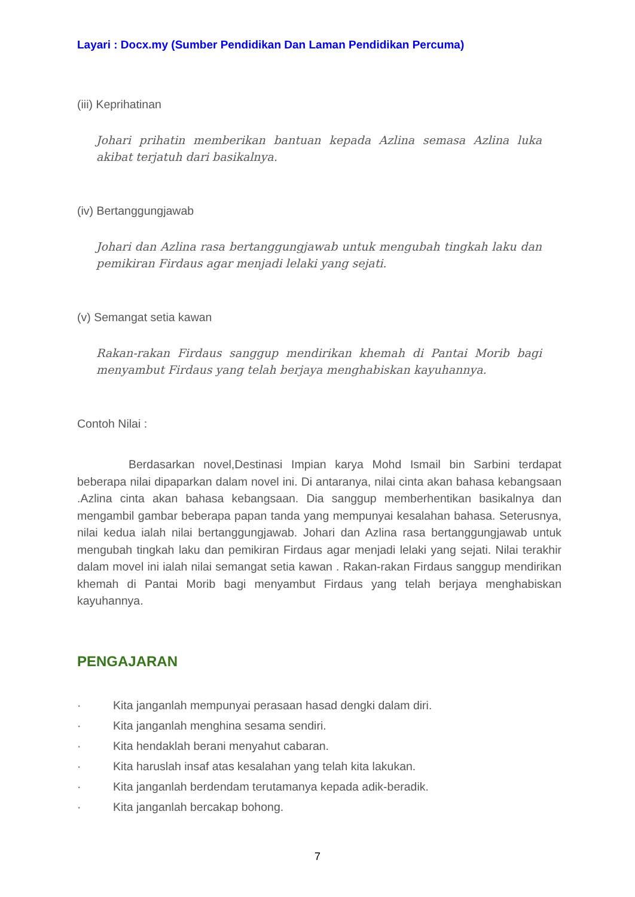Layari : Docx.my (Sumber Pendidikan Dan Laman Pendidikan Percuma)
(iii) Keprihatinan
Johari prihatin memberikan bantuan kepada Azlina semasa Azlina luka akibat terjatuh dari basikalnya.
(iv) Bertanggungjawab
Johari dan Azlina rasa bertanggungjawab untuk mengubah tingkah laku dan pemikiran Firdaus agar menjadi lelaki yang sejati.
(v) Semangat setia kawan
Rakan-rakan Firdaus sanggup mendirikan khemah di Pantai Morib bagi menyambut Firdaus yang telah berjaya menghabiskan kayuhannya.
Contoh Nilai :
Berdasarkan novel,Destinasi Impian karya Mohd Ismail bin Sarbini terdapat beberapa nilai dipaparkan dalam novel ini. Di antaranya, nilai cinta akan bahasa kebangsaan .Azlina cinta akan bahasa kebangsaan. Dia sanggup memberhentikan basikalnya dan mengambil gambar beberapa papan tanda yang mempunyai kesalahan bahasa. Seterusnya, nilai kedua ialah nilai bertanggungjawab. Johari dan Azlina rasa bertanggungjawab untuk mengubah tingkah laku dan pemikiran Firdaus agar menjadi lelaki yang sejati. Nilai terakhir dalam movel ini ialah nilai semangat setia kawan . Rakan-rakan Firdaus sanggup mendirikan khemah di Pantai Morib bagi menyambut Firdaus yang telah berjaya menghabiskan kayuhannya.
PENGAJARAN
· Kita janganlah mempunyai perasaan hasad dengki dalam diri.
· Kita janganlah menghina sesama sendiri.
· Kita hendaklah berani menyahut cabaran.
· Kita haruslah insaf atas kesalahan yang telah kita lakukan.
· Kita janganlah berdendam terutamanya kepada adik-beradik.
· Kita janganlah bercakap bohong.
7